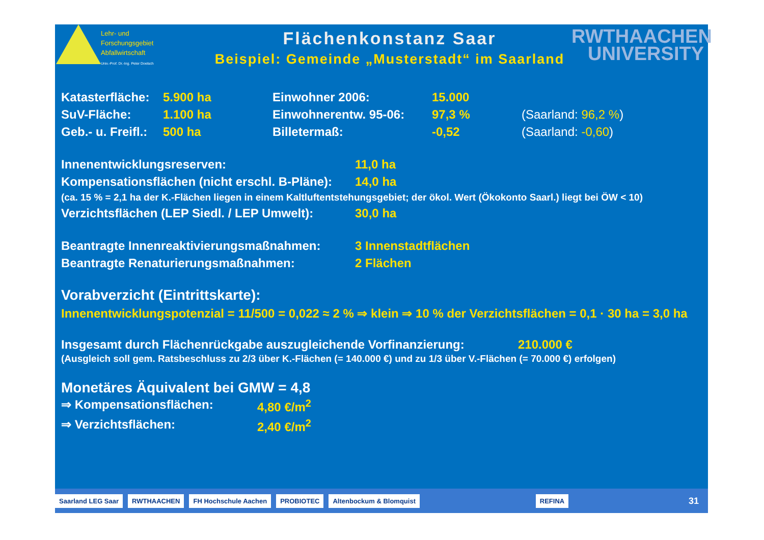Lehr- und
Forschungsgebiet
Abfallwirtschaft
Univ.-Prof. Dr.-Ing. Peter Doetsch
Flächenkonstanz Saar
Beispiel: Gemeinde „Musterstadt“ im Saarland
RWTHAACHEN
UNIVERSITY
| Katasterfläche: | 5.900 ha | Einwohner 2006: | 15.000 | |
| SuV-Fläche: | 1.100 ha | Einwohnerentw. 95-06: | 97,3 % | (Saarland: 96,2 % ) |
| Geb.- u. Freifl.: | 500 ha | Billetermaß: | -0,52 | (Saarland: -0,60 ) |
| Innenentwicklungsreserven: | 11,0 ha |
| Kompensationsflächen (nicht erschl. B-Pläne): | 14,0 ha |
| (ca. 15 % = 2,1 ha der K.-Flächen liegen in einem Kaltluftentstehungsgebiet; der ökol. Wert (Ökokonto Saarl.) liegt bei ÖW < 10) | |
| Verzichtsflächen (LEP Siedl. / LEP Umwelt): | 30,0 ha |
| Beantragte Innenreaktivierungsmaßnahmen: | 3 Innenstadtflächen |
| Beantragte Renaturierungsmaßnahmen: | 2 Flächen |
Vorabverzicht (Eintrittskarte):
Innenentwicklungspotenzial = 11/500 = 0,022 ≈ 2 % ⇒ klein ⇒ 10 % der Verzichtsflächen = 0,1 · 30 ha = 3,0 ha
| Insgesamt durch Flächenrückgabe auszugleichende Vorfinanzierung: | 210.000 € |
(Ausgleich soll gem. Ratsbeschluss zu 2/3 über K.-Flächen (= 140.000 €) und zu 1/3 über V.-Flächen (= 70.000 €) erfolgen)
Monetäres Äquivalent bei GMW = 4,8
| ⇒ Kompensationsflächen: | 4,80 €/m<sup>2</sup> |
| ⇒ Verzichtsflächen: | 2,40 €/m<sup>2</sup> |
Saarland LEG Saar RWTHAACHEN FH Hochschule Aachen PROBIOTEC Altenbockum & Blomquist REFINA 31